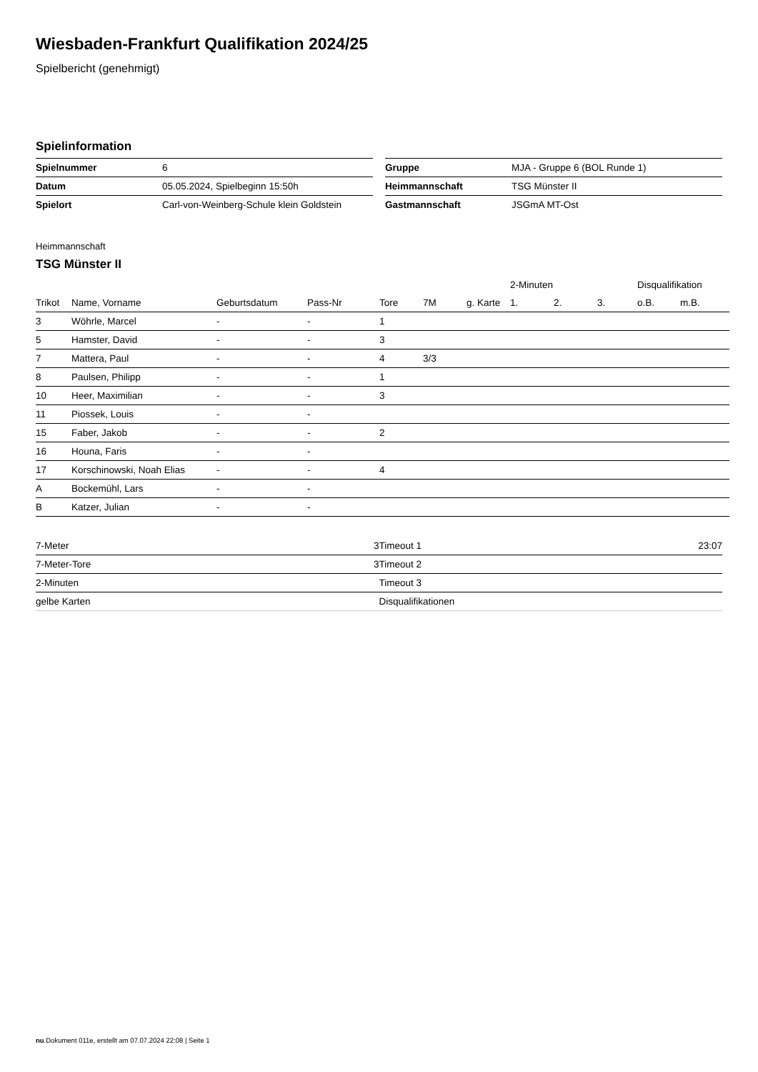Wiesbaden-Frankfurt Qualifikation 2024/25
Spielbericht (genehmigt)
Spielinformation
| Spielnummer | 6 |
| Datum | 05.05.2024, Spielbeginn 15:50h |
| Spielort | Carl-von-Weinberg-Schule klein Goldstein |
| Gruppe | MJA - Gruppe 6 (BOL Runde 1) |
| Heimmannschaft | TSG Münster II |
| Gastmannschaft | JSGmA MT-Ost |
Heimmannschaft
TSG Münster II
| | | | | | | | 2-Minuten | | | Disqualifikation | |
| --- | --- | --- | --- | --- | --- | --- | --- | --- | --- | --- | --- |
| Trikot | Name, Vorname | Geburtsdatum | Pass-Nr | Tore | 7M | g. Karte | 1. | 2. | 3. | o.B. | m.B. |
| 3 | Wöhrle, Marcel | - | - | 1 | | | | | | | |
| 5 | Hamster, David | - | - | 3 | | | | | | | |
| 7 | Mattera, Paul | - | - | 4 | 3/3 | | | | | | |
| 8 | Paulsen, Philipp | - | - | 1 | | | | | | | |
| 10 | Heer, Maximilian | - | - | 3 | | | | | | | |
| 11 | Piossek, Louis | - | - | | | | | | | | |
| 15 | Faber, Jakob | - | - | 2 | | | | | | | |
| 16 | Houna, Faris | - | - | | | | | | | | |
| 17 | Korschinowski, Noah Elias | - | - | 4 | | | | | | | |
| A | Bockemühl, Lars | - | - | | | | | | | | |
| B | Katzer, Julian | - | - | | | | | | | | |
| 7-Meter | 3 |
| 7-Meter-Tore | 3 |
| 2-Minuten | |
| gelbe Karten | |
| Timeout 1 | 23:07 |
| Timeout 2 | |
| Timeout 3 | |
| Disqualifikationen | |
nu.Dokument 011e, erstellt am 07.07.2024 22:08 | Seite 1